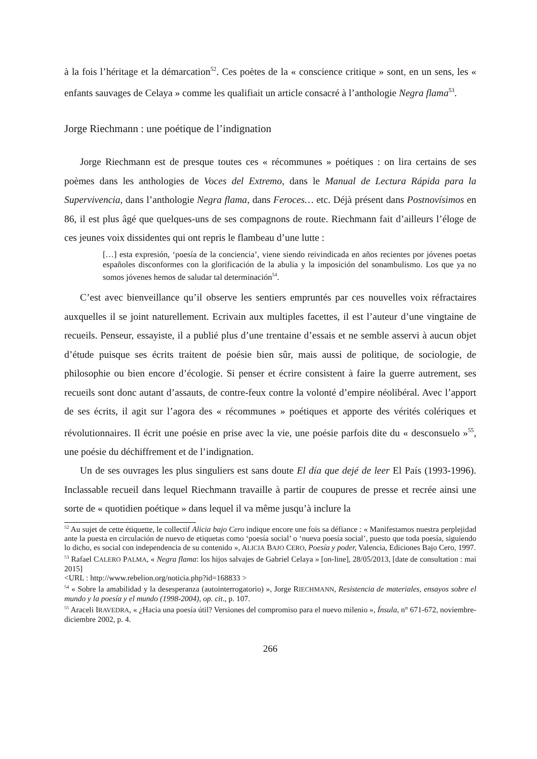à la fois l’héritage et la démarcation<sup>52</sup>. Ces poètes de la « conscience critique » sont, en un sens, les « enfants sauvages de Celaya » comme les qualifiait un article consacré à l’anthologie Negra flama<sup>53</sup>.
Jorge Riechmann : une poétique de l’indignation
Jorge Riechmann est de presque toutes ces « récommunes » poétiques : on lira certains de ses poèmes dans les anthologies de Voces del Extremo, dans le Manual de Lectura Rápida para la Supervivencia, dans l’anthologie Negra flama, dans Feroces… etc. Déjà présent dans Postnovísimos en 86, il est plus âgé que quelques-uns de ses compagnons de route. Riechmann fait d’ailleurs l’éloge de ces jeunes voix dissidentes qui ont repris le flambeau d’une lutte :
[…] esta expresión, ‘poesía de la conciencia’, viene siendo reivindicada en años recientes por jóvenes poetas españoles disconformes con la glorificación de la abulia y la imposición del sonambulismo. Los que ya no somos jóvenes hemos de saludar tal determinación<sup>54</sup>.
C’est avec bienveillance qu’il observe les sentiers empruntés par ces nouvelles voix réfractaires auxquelles il se joint naturellement. Ecrivain aux multiples facettes, il est l’auteur d’une vingtaine de recueils. Penseur, essayiste, il a publié plus d’une trentaine d’essais et ne semble asservi à aucun objet d’étude puisque ses écrits traitent de poésie bien sûr, mais aussi de politique, de sociologie, de philosophie ou bien encore d’écologie. Si penser et écrire consistent à faire la guerre autrement, ses recueils sont donc autant d’assauts, de contre-feux contre la volonté d’empire néolibéral. Avec l’apport de ses écrits, il agit sur l’agora des « récommunes » poétiques et apporte des vérités colériques et révolutionnaires. Il écrit une poésie en prise avec la vie, une poésie parfois dite du « desconsuelo »<sup>55</sup>, une poésie du déchiffrement et de l’indignation.
Un de ses ouvrages les plus singuliers est sans doute El día que dejé de leer El País (1993-1996). Inclassable recueil dans lequel Riechmann travaille à partir de coupures de presse et recrée ainsi une sorte de « quotidien poétique » dans lequel il va même jusqu’à inclure la
<sup>52</sup> Au sujet de cette étiquette, le collectif Alicia bajo Cero indique encore une fois sa défiance : « Manifestamos nuestra perplejidad ante la puesta en circulación de nuevo de etiquetas como ‘poesía social’ o ‘nueva poesía social’, puesto que toda poesía, siguiendo lo dicho, es social con independencia de su contenido », ALICIA BAJO CERO, Poesía y poder, Valencia, Ediciones Bajo Cero, 1997.
<sup>53</sup> Rafael CALERO PALMA, « Negra flama: los hijos salvajes de Gabriel Celaya » [on-line], 28/05/2013, [date de consultation : mai 2015]
<URL : http://www.rebelion.org/noticia.php?id=168833 >
<sup>54</sup> « Sobre la amabilidad y la desesperanza (autointerrogatorio) », Jorge RIECHMANN, Resistencia de materiales, ensayos sobre el mundo y la poesía y el mundo (1998-2004), op. cit., p. 107.
<sup>55</sup> Araceli IRAVEDRA, « ¿Hacia una poesía útil? Versiones del compromiso para el nuevo milenio », Ínsula, n° 671-672, noviembre-diciembre 2002, p. 4.
266